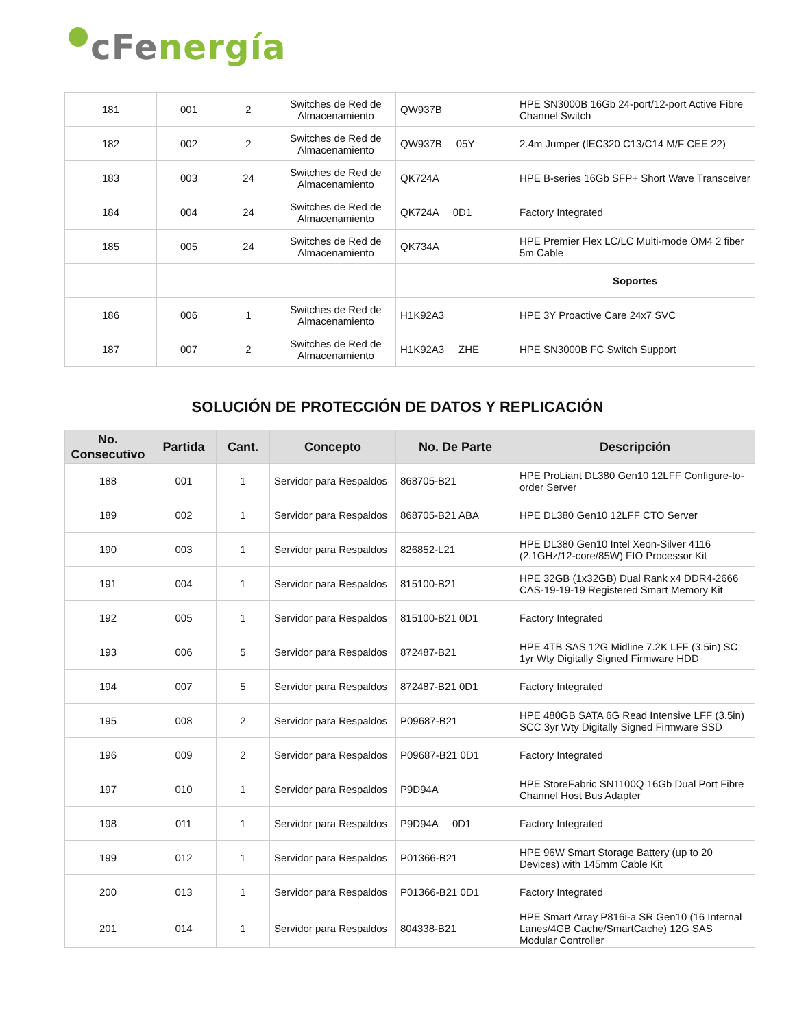cFenergía
| 181 | 001 | 2 | Switches de Red de Almacenamiento | QW937B | HPE SN3000B 16Gb 24-port/12-port Active Fibre Channel Switch |
| 182 | 002 | 2 | Switches de Red de Almacenamiento | QW937B 05Y | 2.4m Jumper (IEC320 C13/C14 M/F CEE 22) |
| 183 | 003 | 24 | Switches de Red de Almacenamiento | QK724A | HPE B-series 16Gb SFP+ Short Wave Transceiver |
| 184 | 004 | 24 | Switches de Red de Almacenamiento | QK724A 0D1 | Factory Integrated |
| 185 | 005 | 24 | Switches de Red de Almacenamiento | QK734A | HPE Premier Flex LC/LC Multi-mode OM4 2 fiber 5m Cable |
| | | | | | Soportes |
| 186 | 006 | 1 | Switches de Red de Almacenamiento | H1K92A3 | HPE 3Y Proactive Care 24x7 SVC |
| 187 | 007 | 2 | Switches de Red de Almacenamiento | H1K92A3 ZHE | HPE SN3000B FC Switch Support |
SOLUCIÓN DE PROTECCIÓN DE DATOS Y REPLICACIÓN
| No. Consecutivo | Partida | Cant. | Concepto | No. De Parte | Descripción |
| --- | --- | --- | --- | --- | --- |
| 188 | 001 | 1 | Servidor para Respaldos | 868705-B21 | HPE ProLiant DL380 Gen10 12LFF Configure-to-order Server |
| 189 | 002 | 1 | Servidor para Respaldos | 868705-B21 ABA | HPE DL380 Gen10 12LFF CTO Server |
| 190 | 003 | 1 | Servidor para Respaldos | 826852-L21 | HPE DL380 Gen10 Intel Xeon-Silver 4116 (2.1GHz/12-core/85W) FIO Processor Kit |
| 191 | 004 | 1 | Servidor para Respaldos | 815100-B21 | HPE 32GB (1x32GB) Dual Rank x4 DDR4-2666 CAS-19-19-19 Registered Smart Memory Kit |
| 192 | 005 | 1 | Servidor para Respaldos | 815100-B21 0D1 | Factory Integrated |
| 193 | 006 | 5 | Servidor para Respaldos | 872487-B21 | HPE 4TB SAS 12G Midline 7.2K LFF (3.5in) SC 1yr Wty Digitally Signed Firmware HDD |
| 194 | 007 | 5 | Servidor para Respaldos | 872487-B21 0D1 | Factory Integrated |
| 195 | 008 | 2 | Servidor para Respaldos | P09687-B21 | HPE 480GB SATA 6G Read Intensive LFF (3.5in) SCC 3yr Wty Digitally Signed Firmware SSD |
| 196 | 009 | 2 | Servidor para Respaldos | P09687-B21 0D1 | Factory Integrated |
| 197 | 010 | 1 | Servidor para Respaldos | P9D94A | HPE StoreFabric SN1100Q 16Gb Dual Port Fibre Channel Host Bus Adapter |
| 198 | 011 | 1 | Servidor para Respaldos | P9D94A 0D1 | Factory Integrated |
| 199 | 012 | 1 | Servidor para Respaldos | P01366-B21 | HPE 96W Smart Storage Battery (up to 20 Devices) with 145mm Cable Kit |
| 200 | 013 | 1 | Servidor para Respaldos | P01366-B21 0D1 | Factory Integrated |
| 201 | 014 | 1 | Servidor para Respaldos | 804338-B21 | HPE Smart Array P816i-a SR Gen10 (16 Internal Lanes/4GB Cache/SmartCache) 12G SAS Modular Controller |